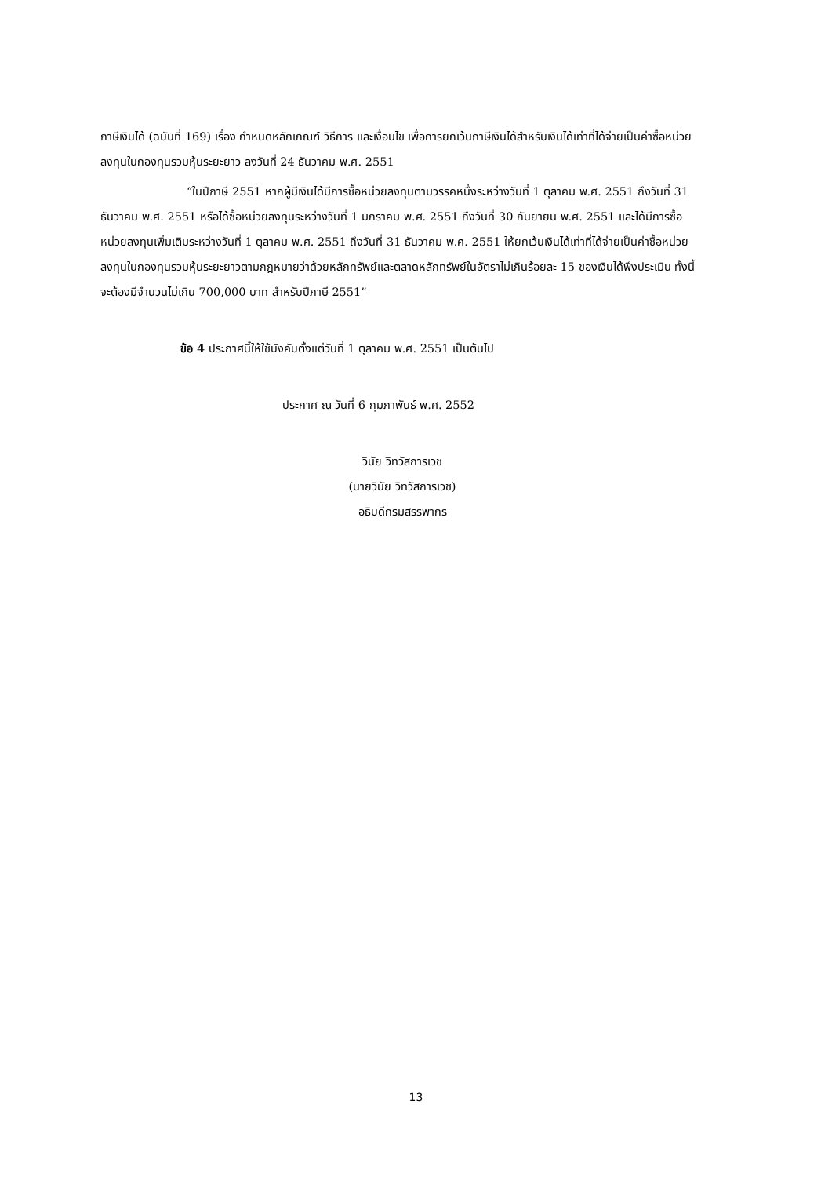ภาษีเงินได้ (ฉบับที่ 169) เรื่อง กำหนดหลักเกณฑ์ วิธีการ และเงื่อนไข เพื่อการยกเว้นภาษีเงินได้สำหรับเงินได้เท่าที่ได้จ่ายเป็นค่าซื้อหน่วยลงทุนในกองทุนรวมหุ้นระยะยาว ลงวันที่ 24 ธันวาคม พ.ศ. 2551
“ในปีภาษี 2551 หากผู้มีเงินได้มีการซื้อหน่วยลงทุนตามวรรคหนึ่งระหว่างวันที่ 1 ตุลาคม พ.ศ. 2551 ถึงวันที่ 31 ธันวาคม พ.ศ. 2551 หรือได้ซื้อหน่วยลงทุนระหว่างวันที่ 1 มกราคม พ.ศ. 2551 ถึงวันที่ 30 กันยายน พ.ศ. 2551 และได้มีการซื้อหน่วยลงทุนเพิ่มเติมระหว่างวันที่ 1 ตุลาคม พ.ศ. 2551 ถึงวันที่ 31 ธันวาคม พ.ศ. 2551 ให้ยกเว้นเงินได้เท่าที่ได้จ่ายเป็นค่าซื้อหน่วยลงทุนในกองทุนรวมหุ้นระยะยาวตามกฎหมายว่าด้วยหลักทรัพย์และตลาดหลักทรัพย์ในอัตราไม่เกินร้อยละ 15 ของเงินได้พึงประเมิน ทั้งนี้ จะต้องมีจำนวนไม่เกิน 700,000 บาท สำหรับปีภาษี 2551”
ข้อ 4 ประกาศนี้ให้ใช้บังคับตั้งแต่วันที่ 1 ตุลาคม พ.ศ. 2551 เป็นต้นไป
ประกาศ ณ วันที่ 6 กุมภาพันธ์ พ.ศ. 2552
วินัย วิทวัสการเวช
(นายวินัย วิทวัสการเวช)
อธิบดีกรมสรรพากร
13